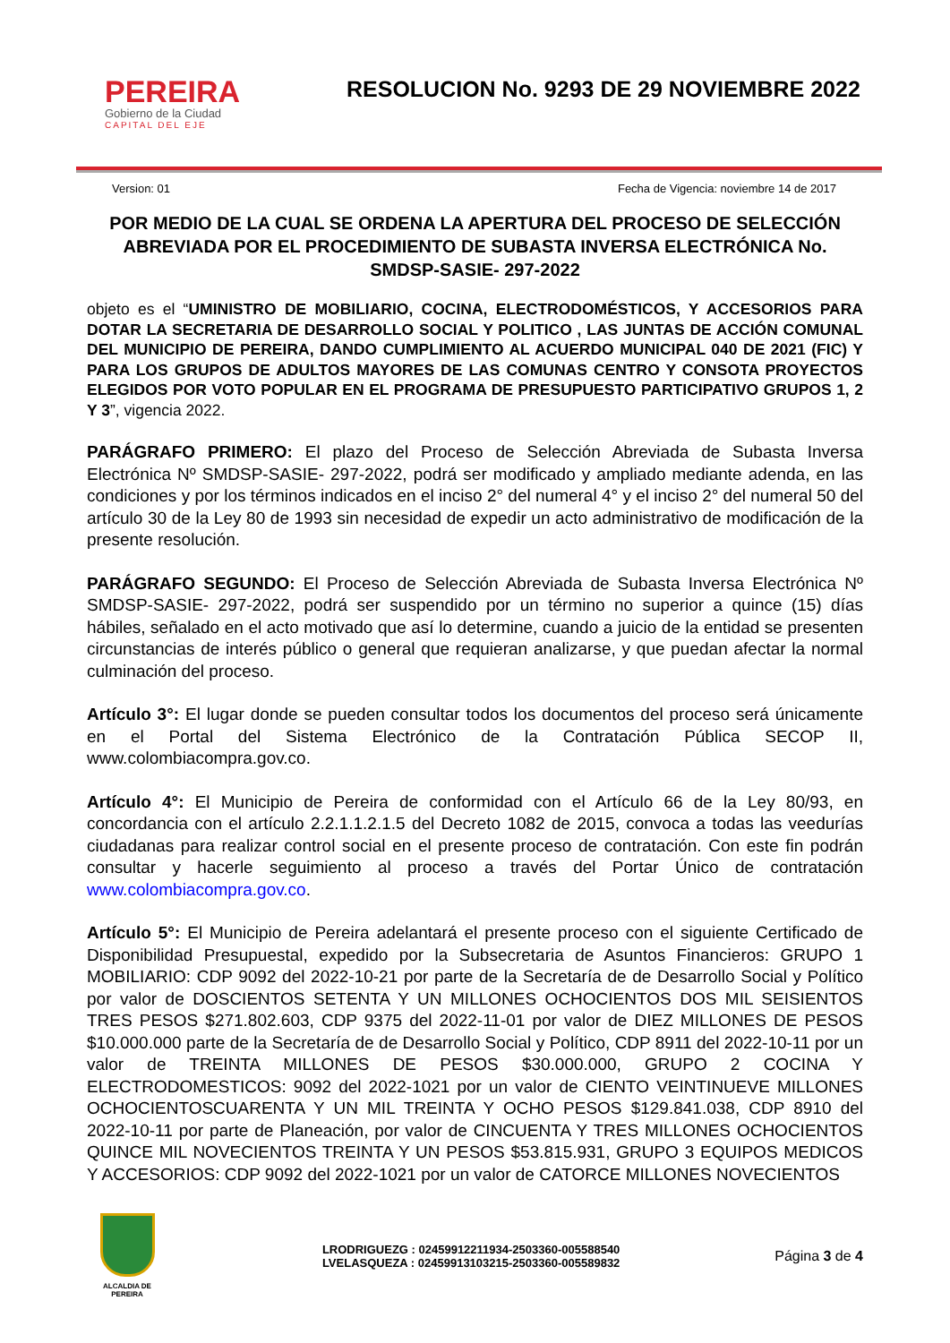PEREIRA
Gobierno de la Ciudad
CAPITAL DEL EJE
RESOLUCION No. 9293 DE 29 NOVIEMBRE 2022
Version: 01 Fecha de Vigencia: noviembre 14 de 2017
POR MEDIO DE LA CUAL SE ORDENA LA APERTURA DEL PROCESO DE SELECCIÓN ABREVIADA POR EL PROCEDIMIENTO DE SUBASTA INVERSA ELECTRÓNICA No. SMDSP-SASIE- 297-2022
objeto es el “UMINISTRO DE MOBILIARIO, COCINA, ELECTRODOMÉSTICOS, Y ACCESORIOS PARA DOTAR LA SECRETARIA DE DESARROLLO SOCIAL Y POLITICO , LAS JUNTAS DE ACCIÓN COMUNAL DEL MUNICIPIO DE PEREIRA, DANDO CUMPLIMIENTO AL ACUERDO MUNICIPAL 040 DE 2021 (FIC) Y PARA LOS GRUPOS DE ADULTOS MAYORES DE LAS COMUNAS CENTRO Y CONSOTA PROYECTOS ELEGIDOS POR VOTO POPULAR EN EL PROGRAMA DE PRESUPUESTO PARTICIPATIVO GRUPOS 1, 2 Y 3”, vigencia 2022.
PARÁGRAFO PRIMERO: El plazo del Proceso de Selección Abreviada de Subasta Inversa Electrónica Nº SMDSP-SASIE- 297-2022, podrá ser modificado y ampliado mediante adenda, en las condiciones y por los términos indicados en el inciso 2° del numeral 4° y el inciso 2° del numeral 50 del artículo 30 de la Ley 80 de 1993 sin necesidad de expedir un acto administrativo de modificación de la presente resolución.
PARÁGRAFO SEGUNDO: El Proceso de Selección Abreviada de Subasta Inversa Electrónica Nº SMDSP-SASIE- 297-2022, podrá ser suspendido por un término no superior a quince (15) días hábiles, señalado en el acto motivado que así lo determine, cuando a juicio de la entidad se presenten circunstancias de interés público o general que requieran analizarse, y que puedan afectar la normal culminación del proceso.
Artículo 3°: El lugar donde se pueden consultar todos los documentos del proceso será únicamente en el Portal del Sistema Electrónico de la Contratación Pública SECOP II, www.colombiacompra.gov.co.
Artículo 4°: El Municipio de Pereira de conformidad con el Artículo 66 de la Ley 80/93, en concordancia con el artículo 2.2.1.1.2.1.5 del Decreto 1082 de 2015, convoca a todas las veedurías ciudadanas para realizar control social en el presente proceso de contratación. Con este fin podrán consultar y hacerle seguimiento al proceso a través del Portar Único de contratación www.colombiacompra.gov.co.
Artículo 5°: El Municipio de Pereira adelantará el presente proceso con el siguiente Certificado de Disponibilidad Presupuestal, expedido por la Subsecretaria de Asuntos Financieros: GRUPO 1 MOBILIARIO: CDP 9092 del 2022-10-21 por parte de la Secretaría de de Desarrollo Social y Político por valor de DOSCIENTOS SETENTA Y UN MILLONES OCHOCIENTOS DOS MIL SEISIENTOS TRES PESOS $271.802.603, CDP 9375 del 2022-11-01 por valor de DIEZ MILLONES DE PESOS $10.000.000 parte de la Secretaría de de Desarrollo Social y Político, CDP 8911 del 2022-10-11 por un valor de TREINTA MILLONES DE PESOS $30.000.000, GRUPO 2 COCINA Y ELECTRODOMESTICOS: 9092 del 2022-1021 por un valor de CIENTO VEINTINUEVE MILLONES OCHOCIENTOSCUARENTA Y UN MIL TREINTA Y OCHO PESOS $129.841.038, CDP 8910 del 2022-10-11 por parte de Planeación, por valor de CINCUENTA Y TRES MILLONES OCHOCIENTOS QUINCE MIL NOVECIENTOS TREINTA Y UN PESOS $53.815.931, GRUPO 3 EQUIPOS MEDICOS Y ACCESORIOS: CDP 9092 del 2022-1021 por un valor de CATORCE MILLONES NOVECIENTOS
ALCALDIA DE PEREIRA
LRODRIGUEZG : 02459912211934-2503360-005588540
LVELASQUEZA : 02459913103215-2503360-005589832
Página 3 de 4